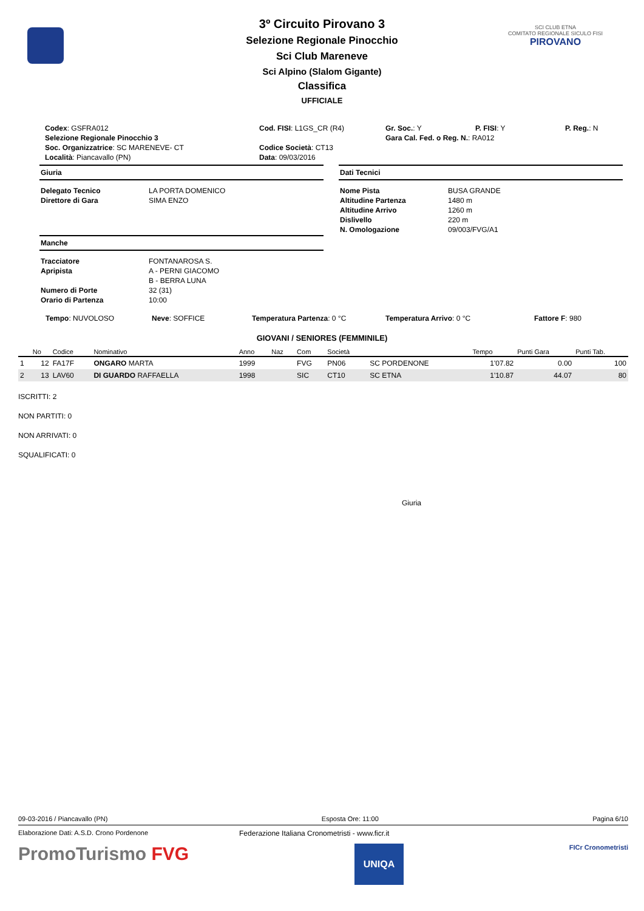SCI CLUB ETNA
COMITATO REGIONALE SICULO FISI
PIROVANO
3º Circuito Pirovano 3
Selezione Regionale Pinocchio
Sci Club Mareneve
Sci Alpino (Slalom Gigante)
Classifica
UFFICIALE
| Codex : GSFRA012 | Cod. FISI : L1GS_CR (R4) | Gr. Soc. : Y | P. FISI : Y | P. Reg. : N |
| Selezione Regionale Pinocchio 3 | | Gara Cal. Fed. o Reg. N. : RA012 | | |
| Soc. Organizzatrice : SC MARENEVE- CT | Codice Società : CT13 | | | |
| Località : Piancavallo (PN) | Data : 09/03/2016 | | | |
Giuria
Delegato Tecnico LA PORTA DOMENICO Direttore di Gara SIMA ENZO
Manche
Tracciatore FONTANAROSA S. Apripista A - PERNI GIACOMO B - BERRA LUNA Numero di Porte 32 (31) Orario di Partenza 10:00
Dati Tecnici
Nome Pista BUSA GRANDE Altitudine Partenza 1480 m Altitudine Arrivo 1260 m Dislivello 220 m N. Omologazione 09/003/FVG/A1
Tempo: NUVOLOSO Neve: SOFFICE Temperatura Partenza: 0 °C Temperatura Arrivo: 0 °C Fattore F: 980
GIOVANI / SENIORES (FEMMINILE)
| | No | Codice | Nominativo | Anno | Naz | Com | Società | | Tempo | Punti Gara | Punti Tab. |
| --- | --- | --- | --- | --- | --- | --- | --- | --- | --- | --- | --- |
| 1 | 12 | FA17F | ONGARO MARTA | 1999 | | FVG | PN06 | SC PORDENONE | 1'07.82 | 0.00 | 100 |
| 2 | 13 | LAV60 | DI GUARDO RAFFAELLA | 1998 | | SIC | CT10 | SC ETNA | 1'10.87 | 44.07 | 80 |
ISCRITTI: 2
NON PARTITI: 0
NON ARRIVATI: 0
SQUALIFICATI: 0
Giuria
09-03-2016 / Piancavallo (PN) Esposta Ore: 11:00 Pagina 6/10
Elaborazione Dati: A.S.D. Crono Pordenone Federazione Italiana Cronometristi - www.ficr.it
PromoTurismo FVG UNIQA FICr Cronometristi